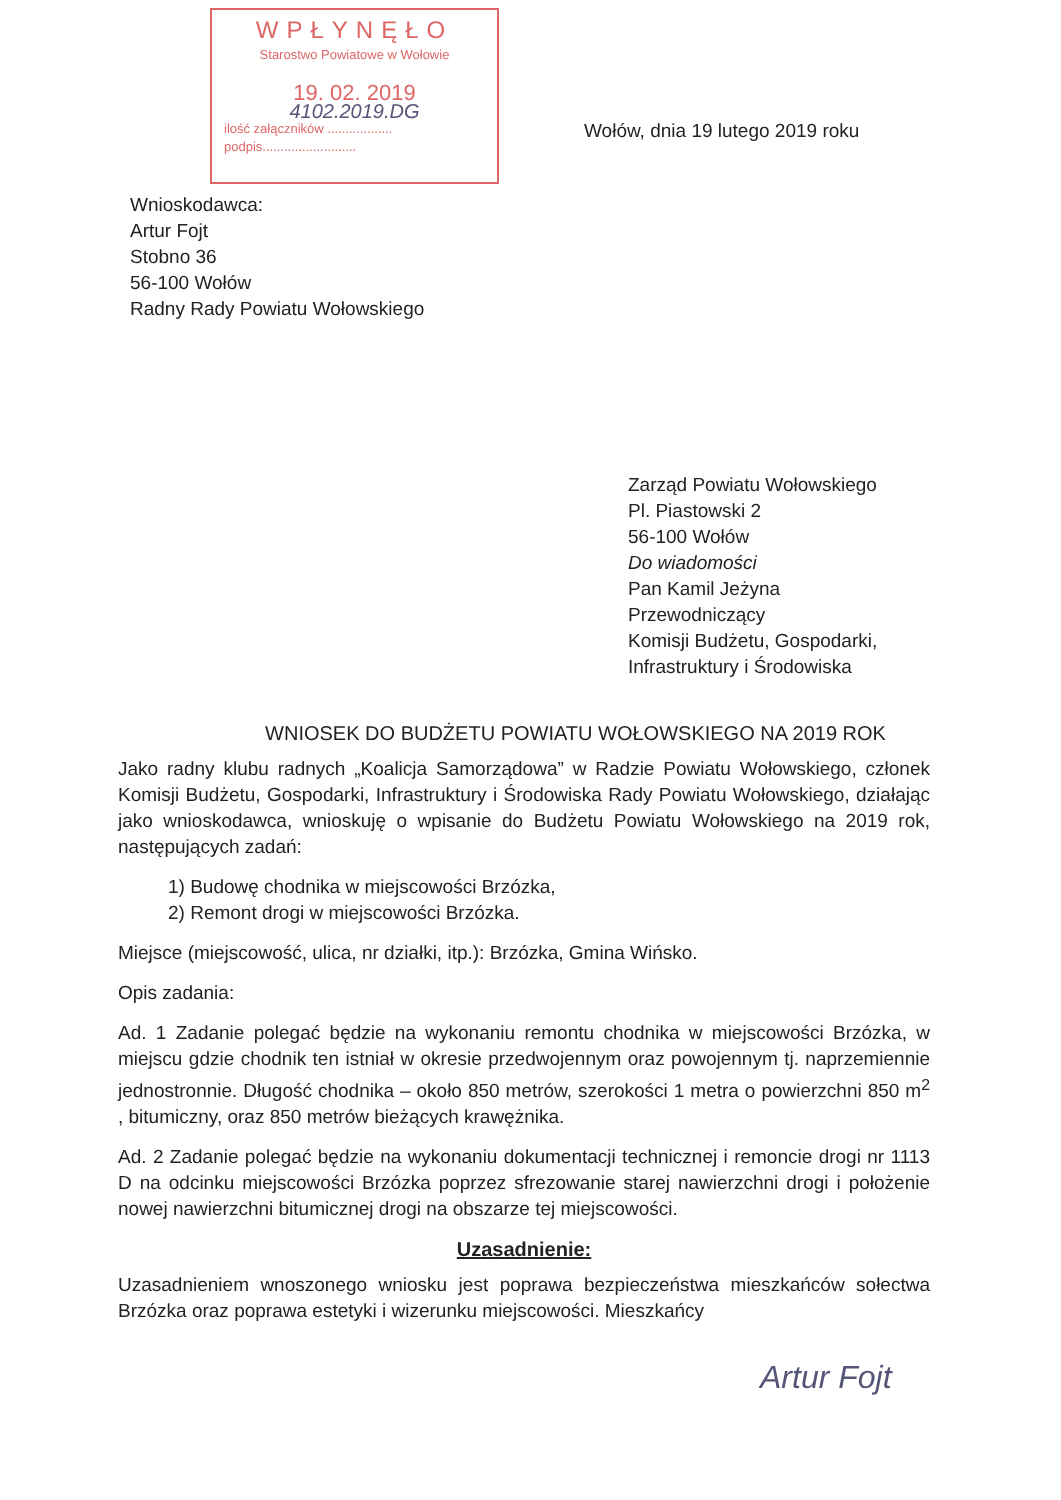WPŁYNĘŁO
Starostwo Powiatowe w Wołowie
19. 02. 2019
4102.2019.DG
ilość załączników ..................
podpis..........................
Wołów, dnia 19 lutego 2019 roku
Wnioskodawca:
Artur Fojt
Stobno 36
56-100 Wołów
Radny Rady Powiatu Wołowskiego
Zarząd Powiatu Wołowskiego
Pl. Piastowski 2
56-100 Wołów
Do wiadomości
Pan Kamil Jeżyna
Przewodniczący
Komisji Budżetu, Gospodarki, Infrastruktury i Środowiska
WNIOSEK DO BUDŻETU POWIATU WOŁOWSKIEGO NA 2019 ROK
Jako radny klubu radnych „Koalicja Samorządowa” w Radzie Powiatu Wołowskiego, członek Komisji Budżetu, Gospodarki, Infrastruktury i Środowiska Rady Powiatu Wołowskiego, działając jako wnioskodawca, wnioskuję o wpisanie do Budżetu Powiatu Wołowskiego na 2019 rok, następujących zadań:
1) Budowę chodnika w miejscowości Brzózka,
2) Remont drogi w miejscowości Brzózka.
Miejsce (miejscowość, ulica, nr działki, itp.): Brzózka, Gmina Wińsko.
Opis zadania:
Ad. 1 Zadanie polegać będzie na wykonaniu remontu chodnika w miejscowości Brzózka, w miejscu gdzie chodnik ten istniał w okresie przedwojennym oraz powojennym tj. naprzemiennie jednostronnie. Długość chodnika – około 850 metrów, szerokości 1 metra o powierzchni 850 m<sup>2</sup> , bitumiczny, oraz 850 metrów bieżących krawężnika.
Ad. 2 Zadanie polegać będzie na wykonaniu dokumentacji technicznej i remoncie drogi nr 1113 D na odcinku miejscowości Brzózka poprzez sfrezowanie starej nawierzchni drogi i położenie nowej nawierzchni bitumicznej drogi na obszarze tej miejscowości.
Uzasadnienie:
Uzasadnieniem wnoszonego wniosku jest poprawa bezpieczeństwa mieszkańców sołectwa Brzózka oraz poprawa estetyki i wizerunku miejscowości. Mieszkańcy
Artur Fojt